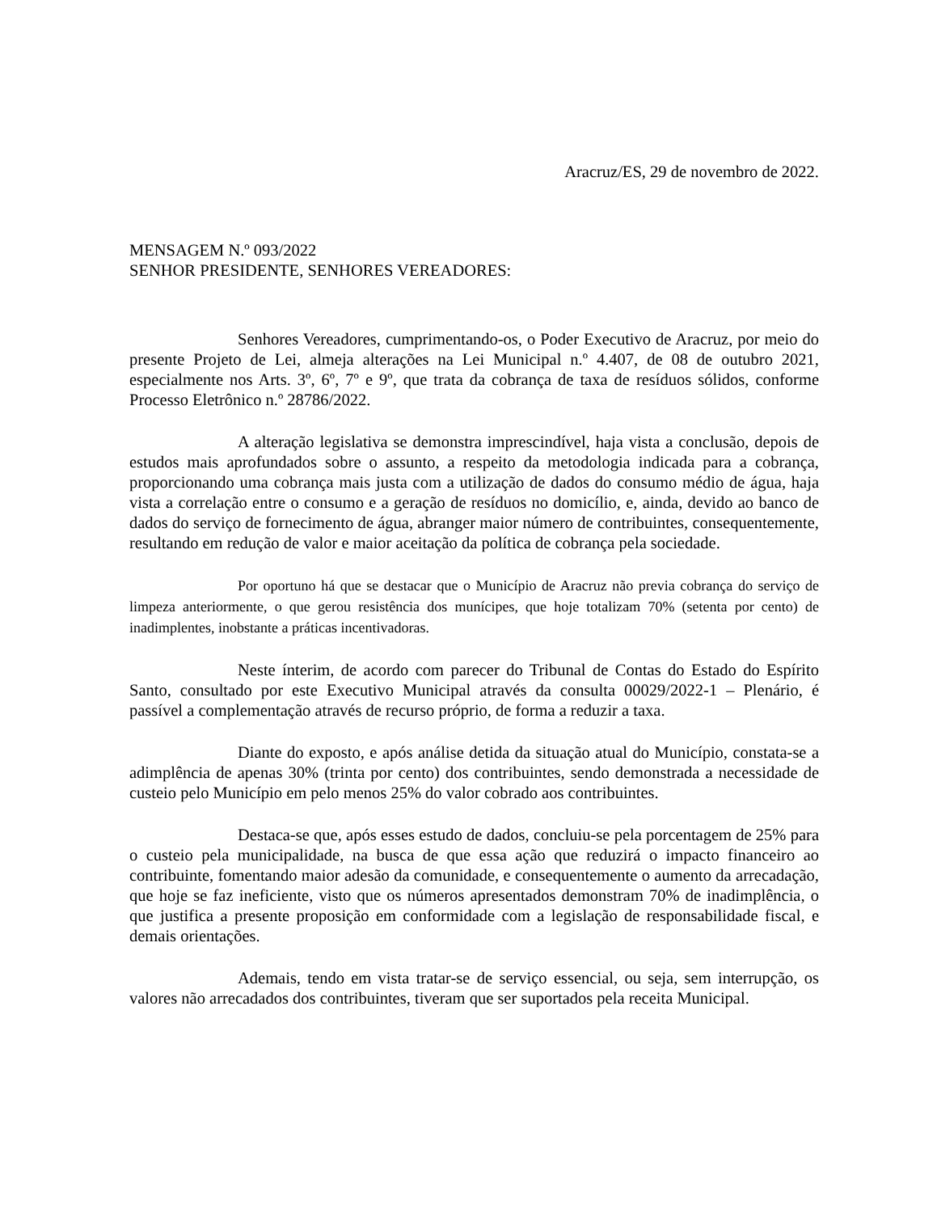Aracruz/ES, 29 de novembro de 2022.
MENSAGEM N.º 093/2022
SENHOR PRESIDENTE, SENHORES VEREADORES:
Senhores Vereadores, cumprimentando-os, o Poder Executivo de Aracruz, por meio do presente Projeto de Lei, almeja alterações na Lei Municipal n.º 4.407, de 08 de outubro 2021, especialmente nos Arts. 3º, 6º, 7º e 9º, que trata da cobrança de taxa de resíduos sólidos, conforme Processo Eletrônico n.º 28786/2022.
A alteração legislativa se demonstra imprescindível, haja vista a conclusão, depois de estudos mais aprofundados sobre o assunto, a respeito da metodologia indicada para a cobrança, proporcionando uma cobrança mais justa com a utilização de dados do consumo médio de água, haja vista a correlação entre o consumo e a geração de resíduos no domicílio, e, ainda, devido ao banco de dados do serviço de fornecimento de água, abranger maior número de contribuintes, consequentemente, resultando em redução de valor e maior aceitação da política de cobrança pela sociedade.
Por oportuno há que se destacar que o Município de Aracruz não previa cobrança do serviço de limpeza anteriormente, o que gerou resistência dos munícipes, que hoje totalizam 70% (setenta por cento) de inadimplentes, inobstante a práticas incentivadoras.
Neste ínterim, de acordo com parecer do Tribunal de Contas do Estado do Espírito Santo, consultado por este Executivo Municipal através da consulta 00029/2022-1 – Plenário, é passível a complementação através de recurso próprio, de forma a reduzir a taxa.
Diante do exposto, e após análise detida da situação atual do Município, constata-se a adimplência de apenas 30% (trinta por cento) dos contribuintes, sendo demonstrada a necessidade de custeio pelo Município em pelo menos 25% do valor cobrado aos contribuintes.
Destaca-se que, após esses estudo de dados, concluiu-se pela porcentagem de 25% para o custeio pela municipalidade, na busca de que essa ação que reduzirá o impacto financeiro ao contribuinte, fomentando maior adesão da comunidade, e consequentemente o aumento da arrecadação, que hoje se faz ineficiente, visto que os números apresentados demonstram 70% de inadimplência, o que justifica a presente proposição em conformidade com a legislação de responsabilidade fiscal, e demais orientações.
Ademais, tendo em vista tratar-se de serviço essencial, ou seja, sem interrupção, os valores não arrecadados dos contribuintes, tiveram que ser suportados pela receita Municipal.